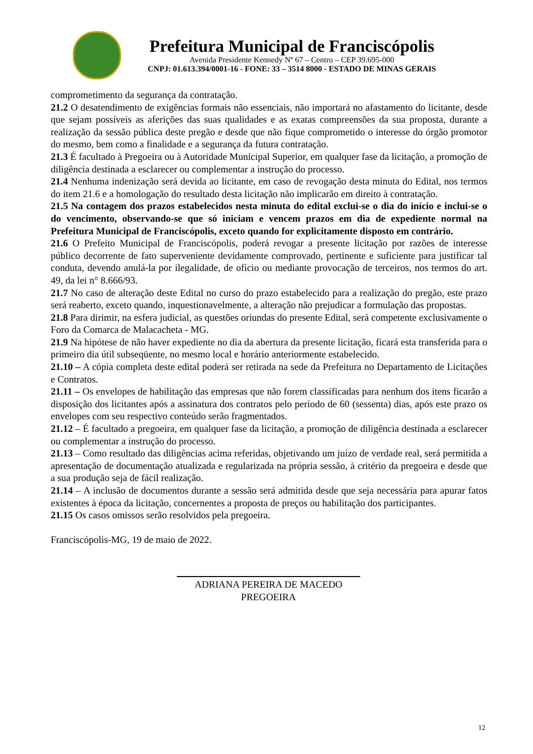Prefeitura Municipal de Franciscópolis
Avenida Presidente Kennedy Nº 67 – Centro – CEP 39.695-000
CNPJ: 01.613.394/0001-16 - FONE: 33 – 3514 8000 - ESTADO DE MINAS GERAIS
comprometimento da segurança da contratação.
21.2 O desatendimento de exigências formais não essenciais, não importará no afastamento do licitante, desde que sejam possíveis as aferições das suas qualidades e as exatas compreensões da sua proposta, durante a realização da sessão pública deste pregão e desde que não fique comprometido o interesse do órgão promotor do mesmo, bem como a finalidade e a segurança da futura contratação.
21.3 É facultado à Pregoeira ou à Autoridade Municipal Superior, em qualquer fase da licitação, a promoção de diligência destinada a esclarecer ou complementar a instrução do processo.
21.4 Nenhuma indenização será devida ao licitante, em caso de revogação desta minuta do Edital, nos termos do item 21.6 e a homologação do resultado desta licitação não implicarão em direito à contratação.
21.5 Na contagem dos prazos estabelecidos nesta minuta do edital exclui-se o dia do início e inclui-se o do vencimento, observando-se que só iniciam e vencem prazos em dia de expediente normal na Prefeitura Municipal de Franciscópolis, exceto quando for explicitamente disposto em contrário.
21.6 O Prefeito Municipal de Franciscópolis, poderá revogar a presente licitação por razões de interesse público decorrente de fato superveniente devidamente comprovado, pertinente e suficiente para justificar tal conduta, devendo anulá-la por ilegalidade, de ofício ou mediante provocação de terceiros, nos termos do art. 49, da lei n° 8.666/93.
21.7 No caso de alteração deste Edital no curso do prazo estabelecido para a realização do pregão, este prazo será reaberto, exceto quando, inquestionavelmente, a alteração não prejudicar a formulação das propostas.
21.8 Para dirimir, na esfera judicial, as questões oriundas do presente Edital, será competente exclusivamente o Foro da Comarca de Malacacheta - MG.
21.9 Na hipótese de não haver expediente no dia da abertura da presente licitação, ficará esta transferida para o primeiro dia útil subseqüente, no mesmo local e horário anteriormente estabelecido.
21.10 – A cópia completa deste edital poderá ser retirada na sede da Prefeitura no Departamento de Licitações e Contratos.
21.11 – Os envelopes de habilitação das empresas que não forem classificadas para nenhum dos itens ficarão a disposição dos licitantes após a assinatura dos contratos pelo período de 60 (sessenta) dias, após este prazo os envelopes com seu respectivo conteúdo serão fragmentados.
21.12 – É facultado a pregoeira, em qualquer fase da licitação, a promoção de diligência destinada a esclarecer ou complementar a instrução do processo.
21.13 – Como resultado das diligências acima referidas, objetivando um juízo de verdade real, será permitida a apresentação de documentação atualizada e regularizada na própria sessão, à critério da pregoeira e desde que a sua produção seja de fácil realização.
21.14 – A inclusão de documentos durante a sessão será admitida desde que seja necessária para apurar fatos existentes à época da licitação, concernentes a proposta de preços ou habilitação dos participantes.
21.15 Os casos omissos serão resolvidos pela pregoeira.
Franciscópolis-MG, 19 de maio de 2022.
ADRIANA PEREIRA DE MACEDO
PREGOEIRA
12